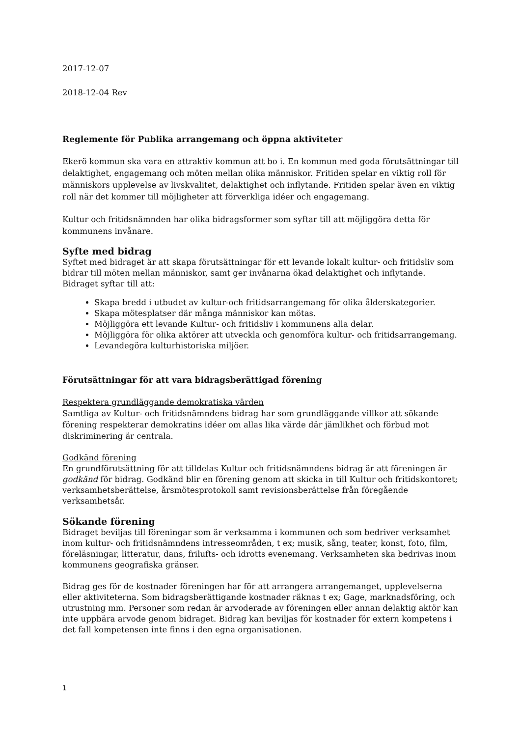2017-12-07
2018-12-04 Rev
Reglemente för Publika arrangemang och öppna aktiviteter
Ekerö kommun ska vara en attraktiv kommun att bo i. En kommun med goda förutsättningar till delaktighet, engagemang och möten mellan olika människor. Fritiden spelar en viktig roll för människors upplevelse av livskvalitet, delaktighet och inflytande. Fritiden spelar även en viktig roll när det kommer till möjligheter att förverkliga idéer och engagemang.
Kultur och fritidsnämnden har olika bidragsformer som syftar till att möjliggöra detta för kommunens invånare.
Syfte med bidrag
Syftet med bidraget är att skapa förutsättningar för ett levande lokalt kultur- och fritidsliv som bidrar till möten mellan människor, samt ger invånarna ökad delaktighet och inflytande. Bidraget syftar till att:
Skapa bredd i utbudet av kultur-och fritidsarrangemang för olika ålderskategorier.
Skapa mötesplatser där många människor kan mötas.
Möjliggöra ett levande Kultur- och fritidsliv i kommunens alla delar.
Möjliggöra för olika aktörer att utveckla och genomföra kultur- och fritidsarrangemang.
Levandegöra kulturhistoriska miljöer.
Förutsättningar för att vara bidragsberättigad förening
Respektera grundläggande demokratiska värden
Samtliga av Kultur- och fritidsnämndens bidrag har som grundläggande villkor att sökande förening respekterar demokratins idéer om allas lika värde där jämlikhet och förbud mot diskriminering är centrala.
Godkänd förening
En grundförutsättning för att tilldelas Kultur och fritidsnämndens bidrag är att föreningen är godkänd för bidrag. Godkänd blir en förening genom att skicka in till Kultur och fritidskontoret; verksamhetsberättelse, årsmötesprotokoll samt revisionsberättelse från föregående verksamhetsår.
Sökande förening
Bidraget beviljas till föreningar som är verksamma i kommunen och som bedriver verksamhet inom kultur- och fritidsnämndens intresseområden, t ex; musik, sång, teater, konst, foto, film, föreläsningar, litteratur, dans, frilufts- och idrotts evenemang. Verksamheten ska bedrivas inom kommunens geografiska gränser.
Bidrag ges för de kostnader föreningen har för att arrangera arrangemanget, upplevelserna eller aktiviteterna. Som bidragsberättigande kostnader räknas t ex; Gage, marknadsföring, och utrustning mm. Personer som redan är arvoderade av föreningen eller annan delaktig aktör kan inte uppbära arvode genom bidraget. Bidrag kan beviljas för kostnader för extern kompetens i det fall kompetensen inte finns i den egna organisationen.
1